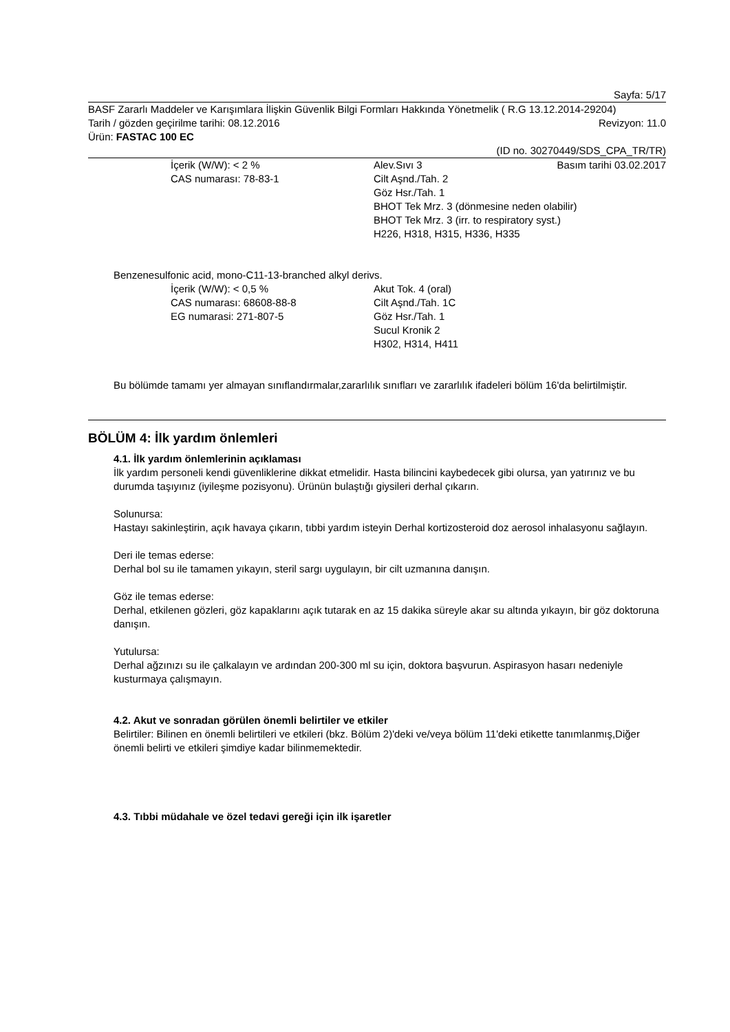Sayfa: 5/17
BASF Zararlı Maddeler ve Karışımlara İlişkin Güvenlik Bilgi Formları Hakkında Yönetmelik ( R.G 13.12.2014-29204)
Tarih / gözden geçirilme tarihi: 08.12.2016 Revizyon: 11.0
Ürün: FASTAC 100 EC
(ID no. 30270449/SDS_CPA_TR/TR)
Basım tarihi 03.02.2017
İçerik (W/W): < 2 %
CAS numarası: 78-83-1
Alev.Sıvı 3
Cilt Aşnd./Tah. 2
Göz Hsr./Tah. 1
BHOT Tek Mrz. 3 (dönmesine neden olabilir)
BHOT Tek Mrz. 3 (irr. to respiratory syst.)
H226, H318, H315, H336, H335
Benzenesulfonic acid, mono-C11-13-branched alkyl derivs.
İçerik (W/W): < 0,5 %
CAS numarası: 68608-88-8
EG numarasi: 271-807-5
Akut Tok. 4 (oral)
Cilt Aşnd./Tah. 1C
Göz Hsr./Tah. 1
Sucul Kronik 2
H302, H314, H411
Bu bölümde tamamı yer almayan sınıflandırmalar,zararlılık sınıfları ve zararlılık ifadeleri bölüm 16'da belirtilmiştir.
BÖLÜM 4: İlk yardım önlemleri
4.1. İlk yardım önlemlerinin açıklaması
İlk yardım personeli kendi güvenliklerine dikkat etmelidir. Hasta bilincini kaybedecek gibi olursa, yan yatırınız ve bu durumda taşıyınız (iyileşme pozisyonu). Ürünün bulaştığı giysileri derhal çıkarın.
Solunursa:
Hastayı sakinleştirin, açık havaya çıkarın, tıbbi yardım isteyin Derhal kortizosteroid doz aerosol inhalasyonu sağlayın.
Deri ile temas ederse:
Derhal bol su ile tamamen yıkayın, steril sargı uygulayın, bir cilt uzmanına danışın.
Göz ile temas ederse:
Derhal, etkilenen gözleri, göz kapaklarını açık tutarak en az 15 dakika süreyle akar su altında yıkayın, bir göz doktoruna danışın.
Yutulursa:
Derhal ağzınızı su ile çalkalayın ve ardından 200-300 ml su için, doktora başvurun. Aspirasyon hasarı nedeniyle kusturmaya çalışmayın.
4.2. Akut ve sonradan görülen önemli belirtiler ve etkiler
Belirtiler: Bilinen en önemli belirtileri ve etkileri (bkz. Bölüm 2)'deki ve/veya bölüm 11'deki etikette tanımlanmış,Diğer önemli belirti ve etkileri şimdiye kadar bilinmemektedir.
4.3. Tıbbi müdahale ve özel tedavi gereği için ilk işaretler